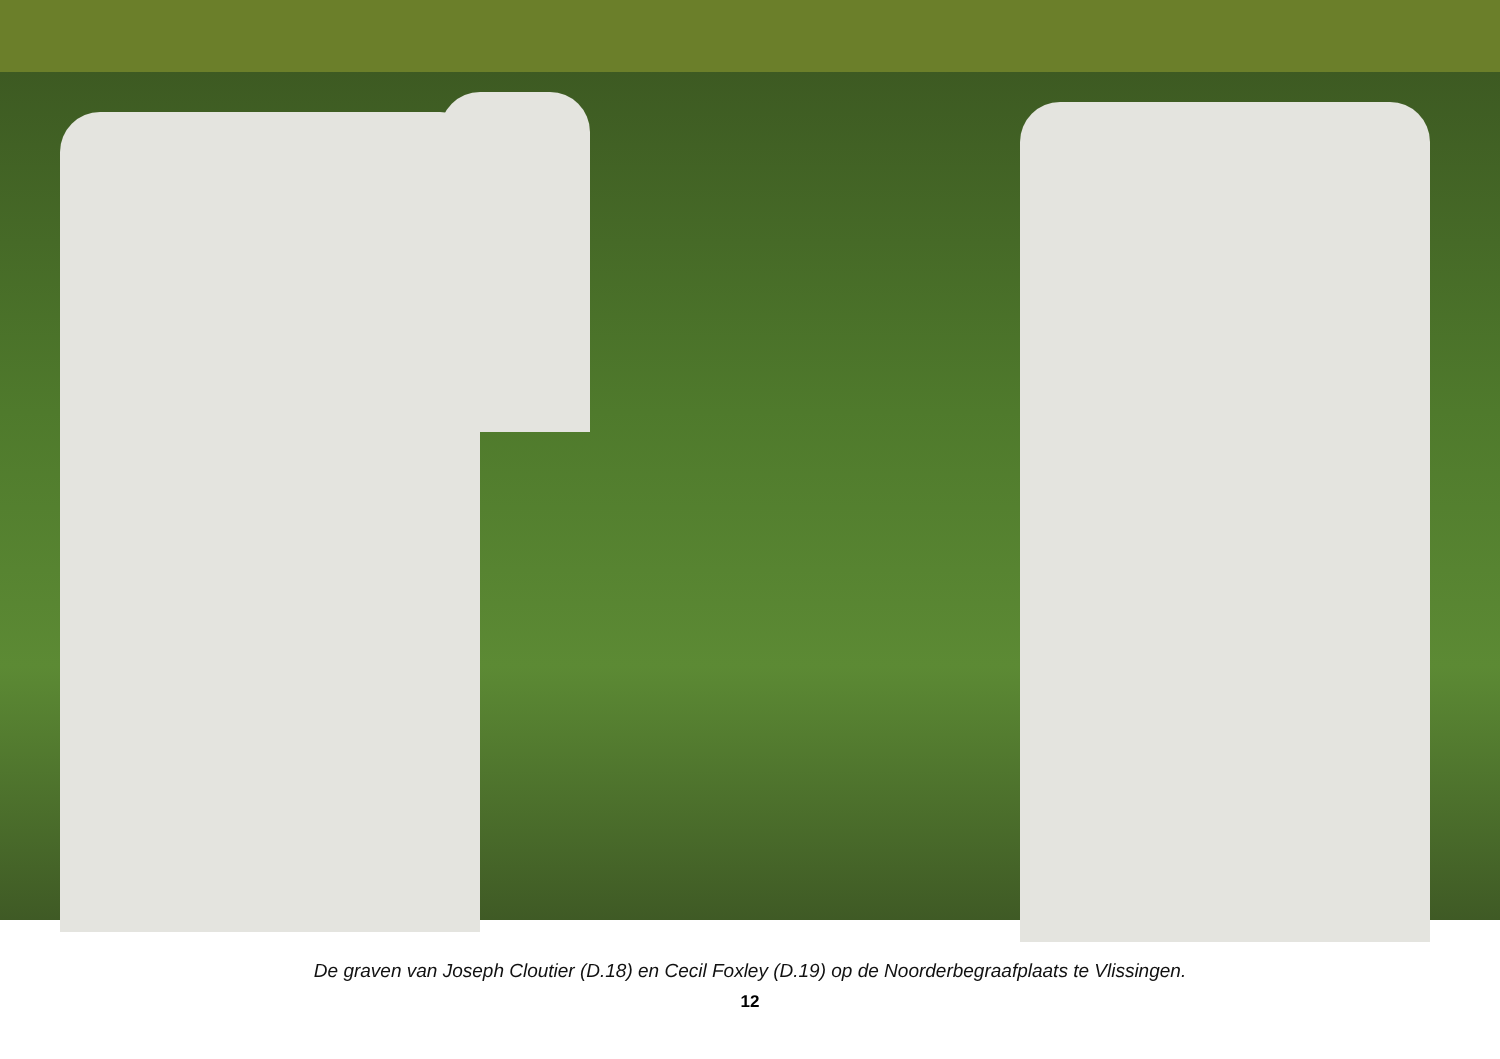De graven van Joseph Cloutier (D.18) en Cecil Foxley (D.19) op de Noorderbegraafplaats te Vlissingen.
12